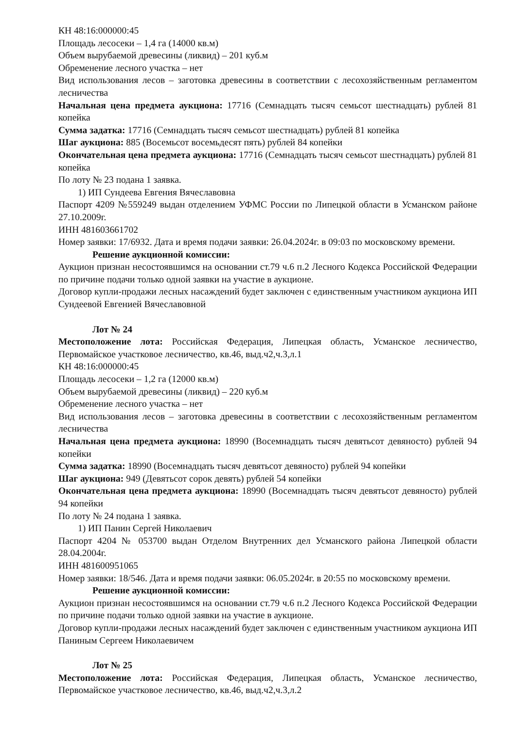КН 48:16:000000:45
Площадь лесосеки – 1,4 га (14000 кв.м)
Объем вырубаемой древесины (ликвид) – 201 куб.м
Обременение лесного участка – нет
Вид использования лесов – заготовка древесины в соответствии с лесохозяйственным регламентом лесничества
Начальная цена предмета аукциона: 17716 (Семнадцать тысяч семьсот шестнадцать) рублей 81 копейка
Сумма задатка: 17716 (Семнадцать тысяч семьсот шестнадцать) рублей 81 копейка
Шаг аукциона: 885 (Восемьсот восемьдесят пять) рублей 84 копейки
Окончательная цена предмета аукциона: 17716 (Семнадцать тысяч семьсот шестнадцать) рублей 81 копейка
По лоту № 23 подана 1 заявка.
1) ИП Сундеева Евгения Вячеславовна
Паспорт 4209 №559249 выдан отделением УФМС России по Липецкой области в Усманском районе 27.10.2009г.
ИНН 481603661702
Номер заявки: 17/6932. Дата и время подачи заявки: 26.04.2024г. в 09:03 по московскому времени.
Решение аукционной комиссии:
Аукцион признан несостоявшимся на основании ст.79 ч.6 п.2 Лесного Кодекса Российской Федерации по причине подачи только одной заявки на участие в аукционе.
Договор купли-продажи лесных насаждений будет заключен с единственным участником аукциона ИП Сундеевой Евгенией Вячеславовной
Лот № 24
Местоположение лота: Российская Федерация, Липецкая область, Усманское лесничество, Первомайское участковое лесничество, кв.46, выд.ч2,ч.3,л.1
КН 48:16:000000:45
Площадь лесосеки – 1,2 га (12000 кв.м)
Объем вырубаемой древесины (ликвид) – 220 куб.м
Обременение лесного участка – нет
Вид использования лесов – заготовка древесины в соответствии с лесохозяйственным регламентом лесничества
Начальная цена предмета аукциона: 18990 (Восемнадцать тысяч девятьсот девяносто) рублей 94 копейки
Сумма задатка: 18990 (Восемнадцать тысяч девятьсот девяносто) рублей 94 копейки
Шаг аукциона: 949 (Девятьсот сорок девять) рублей 54 копейки
Окончательная цена предмета аукциона: 18990 (Восемнадцать тысяч девятьсот девяносто) рублей 94 копейки
По лоту № 24 подана 1 заявка.
1) ИП Панин Сергей Николаевич
Паспорт 4204 № 053700 выдан Отделом Внутренних дел Усманского района Липецкой области 28.04.2004г.
ИНН 481600951065
Номер заявки: 18/546. Дата и время подачи заявки: 06.05.2024г. в 20:55 по московскому времени.
Решение аукционной комиссии:
Аукцион признан несостоявшимся на основании ст.79 ч.6 п.2 Лесного Кодекса Российской Федерации по причине подачи только одной заявки на участие в аукционе.
Договор купли-продажи лесных насаждений будет заключен с единственным участником аукциона ИП Паниным Сергеем Николаевичем
Лот № 25
Местоположение лота: Российская Федерация, Липецкая область, Усманское лесничество, Первомайское участковое лесничество, кв.46, выд.ч2,ч.3,л.2